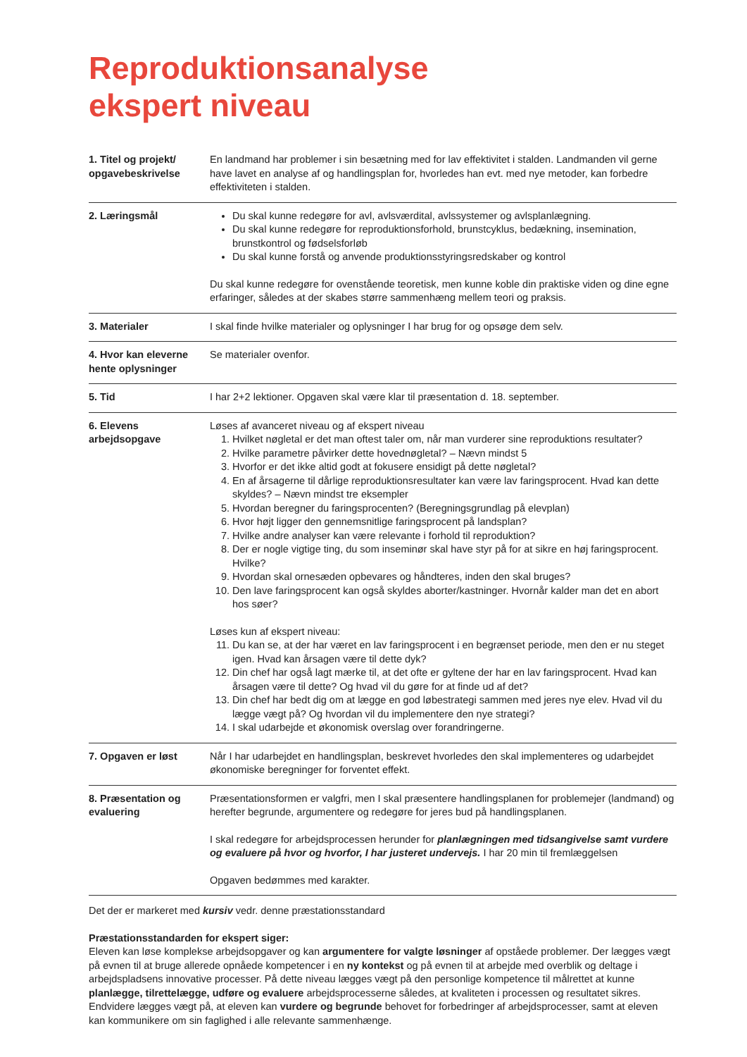Reproduktionsanalyse
ekspert niveau
| 1. Titel og projekt/ opgavebeskrivelse | En landmand har problemer i sin besætning med for lav effektivitet i stalden. Landmanden vil gerne have lavet en analyse af og handlingsplan for, hvorledes han evt. med nye metoder, kan forbedre effektiviteten i stalden. |
| 2. Læringsmål | Du skal kunne redegøre for avl, avlsværdital, avlssystemer og avlsplanlægning. Du skal kunne redegøre for reproduktionsforhold, brunstcyklus, bedækning, insemination, brunstkontrol og fødselsforløb Du skal kunne forstå og anvende produktionsstyringsredskaber og kontrol Du skal kunne redegøre for ovenstående teoretisk, men kunne koble din praktiske viden og dine egne erfaringer, således at der skabes større sammenhæng mellem teori og praksis. |
| 3. Materialer | I skal finde hvilke materialer og oplysninger I har brug for og opsøge dem selv. |
| 4. Hvor kan eleverne hente oplysninger | Se materialer ovenfor. |
| 5. Tid | I har 2+2 lektioner. Opgaven skal være klar til præsentation d. 18. september. |
| 6. Elevens arbejdsopgave | Løses af avanceret niveau og af ekspert niveau 1. Hvilket nøgletal er det man oftest taler om, når man vurderer sine reproduktions resultater? 2. Hvilke parametre påvirker dette hovednøgletal? – Nævn mindst 5 3. Hvorfor er det ikke altid godt at fokusere ensidigt på dette nøgletal? 4. En af årsagerne til dårlige reproduktionsresultater kan være lav faringsprocent. Hvad kan dette skyldes? – Nævn mindst tre eksempler 5. Hvordan beregner du faringsprocenten? (Beregningsgrundlag på elevplan) 6. Hvor højt ligger den gennemsnitlige faringsprocent på landsplan? 7. Hvilke andre analyser kan være relevante i forhold til reproduktion? 8. Der er nogle vigtige ting, du som inseminør skal have styr på for at sikre en høj faringsprocent. Hvilke? 9. Hvordan skal ornesæden opbevares og håndteres, inden den skal bruges? 10. Den lave faringsprocent kan også skyldes aborter/kastninger. Hvornår kalder man det en abort hos søer? Løses kun af ekspert niveau: 11. Du kan se, at der har været en lav faringsprocent i en begrænset periode, men den er nu steget igen. Hvad kan årsagen være til dette dyk? 12. Din chef har også lagt mærke til, at det ofte er gyltene der har en lav faringsprocent. Hvad kan årsagen være til dette? Og hvad vil du gøre for at finde ud af det? 13. Din chef har bedt dig om at lægge en god løbestrategi sammen med jeres nye elev. Hvad vil du lægge vægt på? Og hvordan vil du implementere den nye strategi? 14. I skal udarbejde et økonomisk overslag over forandringerne. |
| 7. Opgaven er løst | Når I har udarbejdet en handlingsplan, beskrevet hvorledes den skal implementeres og udarbejdet økonomiske beregninger for forventet effekt. |
| 8. Præsentation og evaluering | Præsentationsformen er valgfri, men I skal præsentere handlingsplanen for problemejer (landmand) og herefter begrunde, argumentere og redegøre for jeres bud på handlingsplanen. I skal redegøre for arbejdsprocessen herunder for planlægningen med tidsangivelse samt vurdere og evaluere på hvor og hvorfor, I har justeret undervejs. I har 20 min til fremlæggelsen Opgaven bedømmes med karakter. |
Det der er markeret med kursiv vedr. denne præstationsstandard
Præstationsstandarden for ekspert siger:
Eleven kan løse komplekse arbejdsopgaver og kan argumentere for valgte løsninger af opståede problemer. Der lægges vægt på evnen til at bruge allerede opnåede kompetencer i en ny kontekst og på evnen til at arbejde med overblik og deltage i arbejdspladsens innovative processer. På dette niveau lægges vægt på den personlige kompetence til målrettet at kunne planlægge, tilrettelægge, udføre og evaluere arbejdsprocesserne således, at kvaliteten i processen og resultatet sikres. Endvidere lægges vægt på, at eleven kan vurdere og begrunde behovet for forbedringer af arbejdsprocesser, samt at eleven kan kommunikere om sin faglighed i alle relevante sammenhænge.